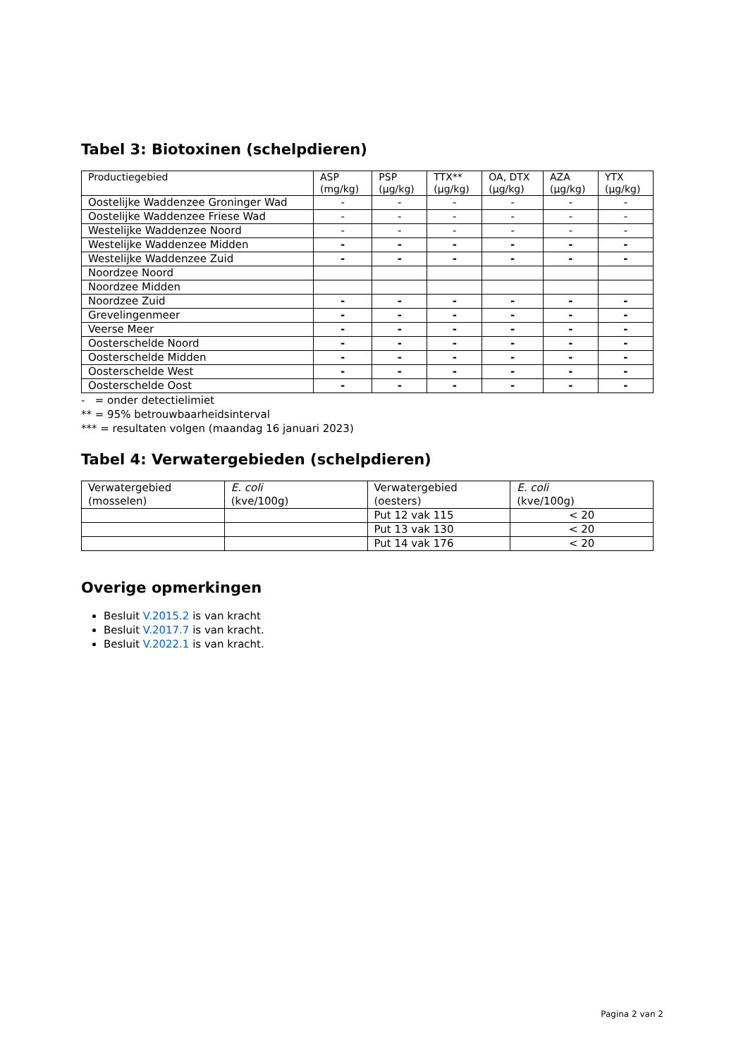Tabel 3: Biotoxinen (schelpdieren)
| Productiegebied | ASP (mg/kg) | PSP (µg/kg) | TTX** (µg/kg) | OA, DTX (µg/kg) | AZA (µg/kg) | YTX (µg/kg) |
| --- | --- | --- | --- | --- | --- | --- |
| Oostelijke Waddenzee Groninger Wad | - | - | - | - | - | - |
| Oostelijke Waddenzee Friese Wad | - | - | - | - | - | - |
| Westelijke Waddenzee Noord | - | - | - | - | - | - |
| Westelijke Waddenzee Midden | - | - | - | - | - | - |
| Westelijke Waddenzee Zuid | - | - | - | - | - | - |
| Noordzee Noord | | | | | | |
| Noordzee Midden | | | | | | |
| Noordzee Zuid | - | - | - | - | - | - |
| Grevelingenmeer | - | - | - | - | - | - |
| Veerse Meer | - | - | - | - | - | - |
| Oosterschelde Noord | - | - | - | - | - | - |
| Oosterschelde Midden | - | - | - | - | - | - |
| Oosterschelde West | - | - | - | - | - | - |
| Oosterschelde Oost | - | - | - | - | - | - |
- = onder detectielimiet
** = 95% betrouwbaarheidsinterval
*** = resultaten volgen (maandag 16 januari 2023)
Tabel 4: Verwatergebieden (schelpdieren)
| Verwatergebied (mosselen) | E. coli (kve/100g) | Verwatergebied (oesters) | E. coli (kve/100g) |
| --- | --- | --- | --- |
| | | Put 12 vak 115 | < 20 |
| | | Put 13 vak 130 | < 20 |
| | | Put 14 vak 176 | < 20 |
Overige opmerkingen
Besluit V.2015.2 is van kracht
Besluit V.2017.7 is van kracht.
Besluit V.2022.1 is van kracht.
Pagina 2 van 2